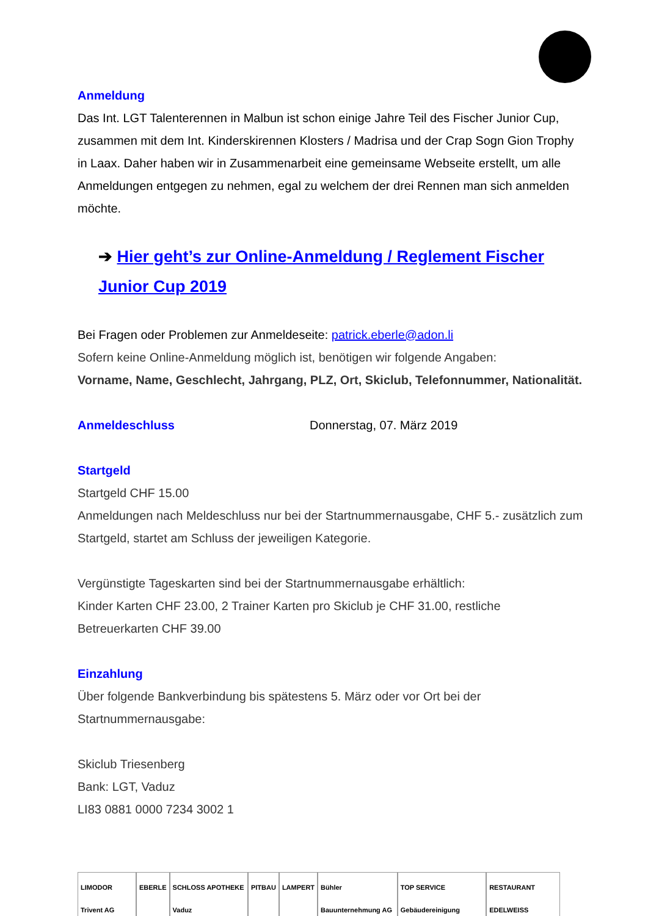Anmeldung
Das Int. LGT Talenterennen in Malbun ist schon einige Jahre Teil des Fischer Junior Cup, zusammen mit dem Int. Kinderskirennen Klosters / Madrisa und der Crap Sogn Gion Trophy in Laax. Daher haben wir in Zusammenarbeit eine gemeinsame Webseite erstellt, um alle Anmeldungen entgegen zu nehmen, egal zu welchem der drei Rennen man sich anmelden möchte.
➔ Hier geht’s zur Online-Anmeldung / Reglement Fischer Junior Cup 2019
Bei Fragen oder Problemen zur Anmeldeseite: patrick.eberle@adon.li
Sofern keine Online-Anmeldung möglich ist, benötigen wir folgende Angaben:
Vorname, Name, Geschlecht, Jahrgang, PLZ, Ort, Skiclub, Telefonnummer, Nationalität.
Anmeldeschluss
Donnerstag, 07. März 2019
Startgeld
Startgeld CHF 15.00
Anmeldungen nach Meldeschluss nur bei der Startnummernausgabe, CHF 5.- zusätzlich zum Startgeld, startet am Schluss der jeweiligen Kategorie.
Vergünstigte Tageskarten sind bei der Startnummernausgabe erhältlich:
Kinder Karten CHF 23.00, 2 Trainer Karten pro Skiclub je CHF 31.00, restliche Betreuerkarten CHF 39.00
Einzahlung
Über folgende Bankverbindung bis spätestens 5. März oder vor Ort bei der Startnummernausgabe:
Skiclub Triesenberg
Bank: LGT, Vaduz
LI83 0881 0000 7234 3002 1
LIMODOR Trivent AG EBERLE SCHLOSS APOTHEKE Vaduz PITBAU LAMPERT Bühler Bauunternehmung AG TOP SERVICE Gebäudereinigung RESTAURANT EDELWEISS